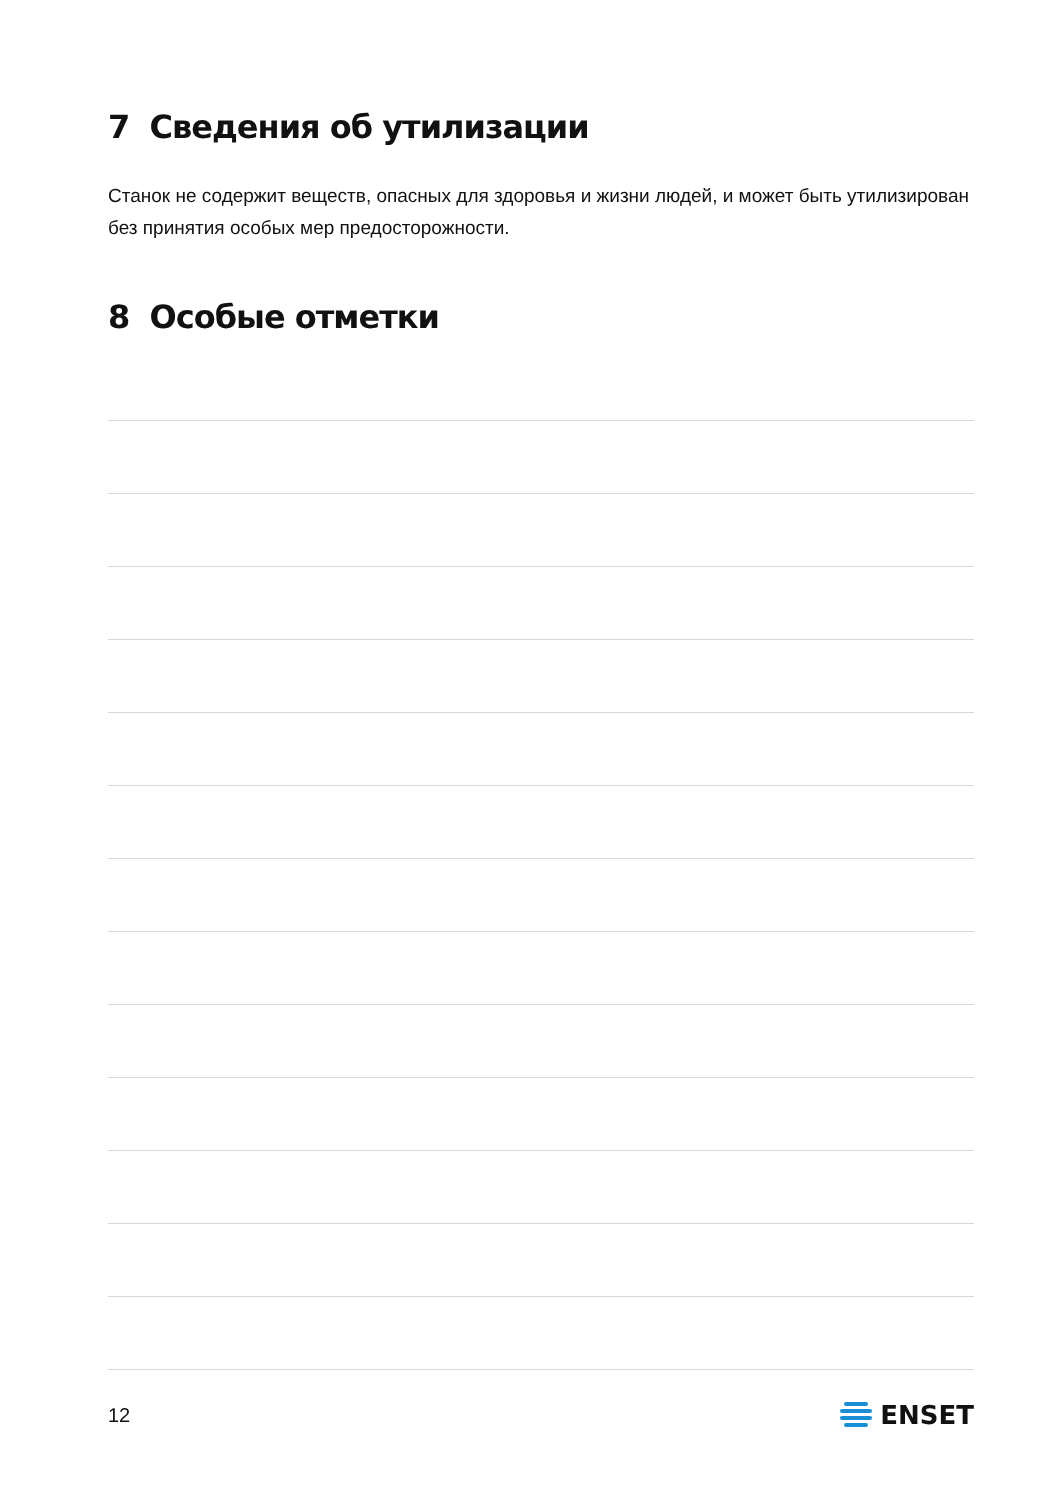7 Сведения об утилизации
Станок не содержит веществ, опасных для здоровья и жизни людей, и может быть утили­зирован без принятия особых мер предосторожности.
8 Особые отметки
12 ENSET